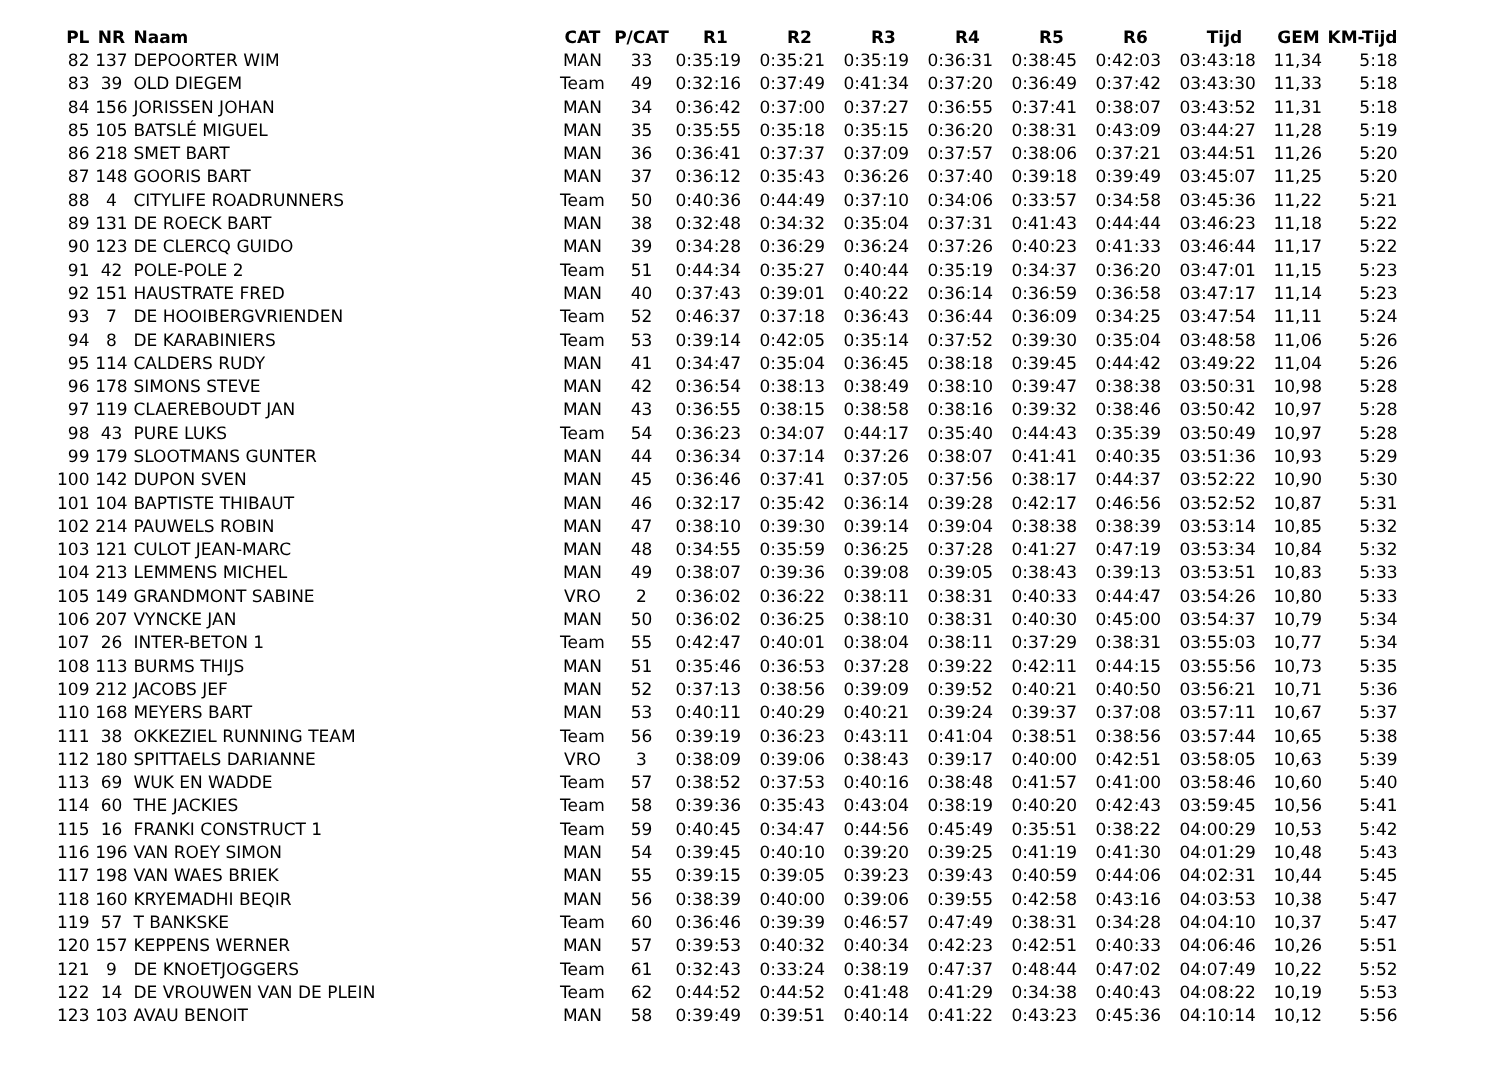| PL | NR | Naam | CAT | P/CAT | R1 | R2 | R3 | R4 | R5 | R6 | Tijd | GEM | KM-Tijd |
| --- | --- | --- | --- | --- | --- | --- | --- | --- | --- | --- | --- | --- | --- |
| 82 | 137 | DEPOORTER WIM | MAN | 33 | 0:35:19 | 0:35:21 | 0:35:19 | 0:36:31 | 0:38:45 | 0:42:03 | 03:43:18 | 11,34 | 5:18 |
| 83 | 39 | OLD DIEGEM | Team | 49 | 0:32:16 | 0:37:49 | 0:41:34 | 0:37:20 | 0:36:49 | 0:37:42 | 03:43:30 | 11,33 | 5:18 |
| 84 | 156 | JORISSEN JOHAN | MAN | 34 | 0:36:42 | 0:37:00 | 0:37:27 | 0:36:55 | 0:37:41 | 0:38:07 | 03:43:52 | 11,31 | 5:18 |
| 85 | 105 | BATSLÉ MIGUEL | MAN | 35 | 0:35:55 | 0:35:18 | 0:35:15 | 0:36:20 | 0:38:31 | 0:43:09 | 03:44:27 | 11,28 | 5:19 |
| 86 | 218 | SMET BART | MAN | 36 | 0:36:41 | 0:37:37 | 0:37:09 | 0:37:57 | 0:38:06 | 0:37:21 | 03:44:51 | 11,26 | 5:20 |
| 87 | 148 | GOORIS BART | MAN | 37 | 0:36:12 | 0:35:43 | 0:36:26 | 0:37:40 | 0:39:18 | 0:39:49 | 03:45:07 | 11,25 | 5:20 |
| 88 | 4 | CITYLIFE ROADRUNNERS | Team | 50 | 0:40:36 | 0:44:49 | 0:37:10 | 0:34:06 | 0:33:57 | 0:34:58 | 03:45:36 | 11,22 | 5:21 |
| 89 | 131 | DE ROECK BART | MAN | 38 | 0:32:48 | 0:34:32 | 0:35:04 | 0:37:31 | 0:41:43 | 0:44:44 | 03:46:23 | 11,18 | 5:22 |
| 90 | 123 | DE CLERCQ GUIDO | MAN | 39 | 0:34:28 | 0:36:29 | 0:36:24 | 0:37:26 | 0:40:23 | 0:41:33 | 03:46:44 | 11,17 | 5:22 |
| 91 | 42 | POLE-POLE 2 | Team | 51 | 0:44:34 | 0:35:27 | 0:40:44 | 0:35:19 | 0:34:37 | 0:36:20 | 03:47:01 | 11,15 | 5:23 |
| 92 | 151 | HAUSTRATE FRED | MAN | 40 | 0:37:43 | 0:39:01 | 0:40:22 | 0:36:14 | 0:36:59 | 0:36:58 | 03:47:17 | 11,14 | 5:23 |
| 93 | 7 | DE HOOIBERGVRIENDEN | Team | 52 | 0:46:37 | 0:37:18 | 0:36:43 | 0:36:44 | 0:36:09 | 0:34:25 | 03:47:54 | 11,11 | 5:24 |
| 94 | 8 | DE KARABINIERS | Team | 53 | 0:39:14 | 0:42:05 | 0:35:14 | 0:37:52 | 0:39:30 | 0:35:04 | 03:48:58 | 11,06 | 5:26 |
| 95 | 114 | CALDERS RUDY | MAN | 41 | 0:34:47 | 0:35:04 | 0:36:45 | 0:38:18 | 0:39:45 | 0:44:42 | 03:49:22 | 11,04 | 5:26 |
| 96 | 178 | SIMONS STEVE | MAN | 42 | 0:36:54 | 0:38:13 | 0:38:49 | 0:38:10 | 0:39:47 | 0:38:38 | 03:50:31 | 10,98 | 5:28 |
| 97 | 119 | CLAEREBOUDT JAN | MAN | 43 | 0:36:55 | 0:38:15 | 0:38:58 | 0:38:16 | 0:39:32 | 0:38:46 | 03:50:42 | 10,97 | 5:28 |
| 98 | 43 | PURE LUKS | Team | 54 | 0:36:23 | 0:34:07 | 0:44:17 | 0:35:40 | 0:44:43 | 0:35:39 | 03:50:49 | 10,97 | 5:28 |
| 99 | 179 | SLOOTMANS GUNTER | MAN | 44 | 0:36:34 | 0:37:14 | 0:37:26 | 0:38:07 | 0:41:41 | 0:40:35 | 03:51:36 | 10,93 | 5:29 |
| 100 | 142 | DUPON SVEN | MAN | 45 | 0:36:46 | 0:37:41 | 0:37:05 | 0:37:56 | 0:38:17 | 0:44:37 | 03:52:22 | 10,90 | 5:30 |
| 101 | 104 | BAPTISTE THIBAUT | MAN | 46 | 0:32:17 | 0:35:42 | 0:36:14 | 0:39:28 | 0:42:17 | 0:46:56 | 03:52:52 | 10,87 | 5:31 |
| 102 | 214 | PAUWELS ROBIN | MAN | 47 | 0:38:10 | 0:39:30 | 0:39:14 | 0:39:04 | 0:38:38 | 0:38:39 | 03:53:14 | 10,85 | 5:32 |
| 103 | 121 | CULOT JEAN-MARC | MAN | 48 | 0:34:55 | 0:35:59 | 0:36:25 | 0:37:28 | 0:41:27 | 0:47:19 | 03:53:34 | 10,84 | 5:32 |
| 104 | 213 | LEMMENS MICHEL | MAN | 49 | 0:38:07 | 0:39:36 | 0:39:08 | 0:39:05 | 0:38:43 | 0:39:13 | 03:53:51 | 10,83 | 5:33 |
| 105 | 149 | GRANDMONT SABINE | VRO | 2 | 0:36:02 | 0:36:22 | 0:38:11 | 0:38:31 | 0:40:33 | 0:44:47 | 03:54:26 | 10,80 | 5:33 |
| 106 | 207 | VYNCKE JAN | MAN | 50 | 0:36:02 | 0:36:25 | 0:38:10 | 0:38:31 | 0:40:30 | 0:45:00 | 03:54:37 | 10,79 | 5:34 |
| 107 | 26 | INTER-BETON 1 | Team | 55 | 0:42:47 | 0:40:01 | 0:38:04 | 0:38:11 | 0:37:29 | 0:38:31 | 03:55:03 | 10,77 | 5:34 |
| 108 | 113 | BURMS THIJS | MAN | 51 | 0:35:46 | 0:36:53 | 0:37:28 | 0:39:22 | 0:42:11 | 0:44:15 | 03:55:56 | 10,73 | 5:35 |
| 109 | 212 | JACOBS JEF | MAN | 52 | 0:37:13 | 0:38:56 | 0:39:09 | 0:39:52 | 0:40:21 | 0:40:50 | 03:56:21 | 10,71 | 5:36 |
| 110 | 168 | MEYERS BART | MAN | 53 | 0:40:11 | 0:40:29 | 0:40:21 | 0:39:24 | 0:39:37 | 0:37:08 | 03:57:11 | 10,67 | 5:37 |
| 111 | 38 | OKKEZIEL RUNNING TEAM | Team | 56 | 0:39:19 | 0:36:23 | 0:43:11 | 0:41:04 | 0:38:51 | 0:38:56 | 03:57:44 | 10,65 | 5:38 |
| 112 | 180 | SPITTAELS DARIANNE | VRO | 3 | 0:38:09 | 0:39:06 | 0:38:43 | 0:39:17 | 0:40:00 | 0:42:51 | 03:58:05 | 10,63 | 5:39 |
| 113 | 69 | WUK EN WADDE | Team | 57 | 0:38:52 | 0:37:53 | 0:40:16 | 0:38:48 | 0:41:57 | 0:41:00 | 03:58:46 | 10,60 | 5:40 |
| 114 | 60 | THE JACKIES | Team | 58 | 0:39:36 | 0:35:43 | 0:43:04 | 0:38:19 | 0:40:20 | 0:42:43 | 03:59:45 | 10,56 | 5:41 |
| 115 | 16 | FRANKI CONSTRUCT 1 | Team | 59 | 0:40:45 | 0:34:47 | 0:44:56 | 0:45:49 | 0:35:51 | 0:38:22 | 04:00:29 | 10,53 | 5:42 |
| 116 | 196 | VAN ROEY SIMON | MAN | 54 | 0:39:45 | 0:40:10 | 0:39:20 | 0:39:25 | 0:41:19 | 0:41:30 | 04:01:29 | 10,48 | 5:43 |
| 117 | 198 | VAN WAES BRIEK | MAN | 55 | 0:39:15 | 0:39:05 | 0:39:23 | 0:39:43 | 0:40:59 | 0:44:06 | 04:02:31 | 10,44 | 5:45 |
| 118 | 160 | KRYEMADHI BEQIR | MAN | 56 | 0:38:39 | 0:40:00 | 0:39:06 | 0:39:55 | 0:42:58 | 0:43:16 | 04:03:53 | 10,38 | 5:47 |
| 119 | 57 | T BANKSKE | Team | 60 | 0:36:46 | 0:39:39 | 0:46:57 | 0:47:49 | 0:38:31 | 0:34:28 | 04:04:10 | 10,37 | 5:47 |
| 120 | 157 | KEPPENS WERNER | MAN | 57 | 0:39:53 | 0:40:32 | 0:40:34 | 0:42:23 | 0:42:51 | 0:40:33 | 04:06:46 | 10,26 | 5:51 |
| 121 | 9 | DE KNOETJOGGERS | Team | 61 | 0:32:43 | 0:33:24 | 0:38:19 | 0:47:37 | 0:48:44 | 0:47:02 | 04:07:49 | 10,22 | 5:52 |
| 122 | 14 | DE VROUWEN VAN DE PLEIN | Team | 62 | 0:44:52 | 0:44:52 | 0:41:48 | 0:41:29 | 0:34:38 | 0:40:43 | 04:08:22 | 10,19 | 5:53 |
| 123 | 103 | AVAU BENOIT | MAN | 58 | 0:39:49 | 0:39:51 | 0:40:14 | 0:41:22 | 0:43:23 | 0:45:36 | 04:10:14 | 10,12 | 5:56 |